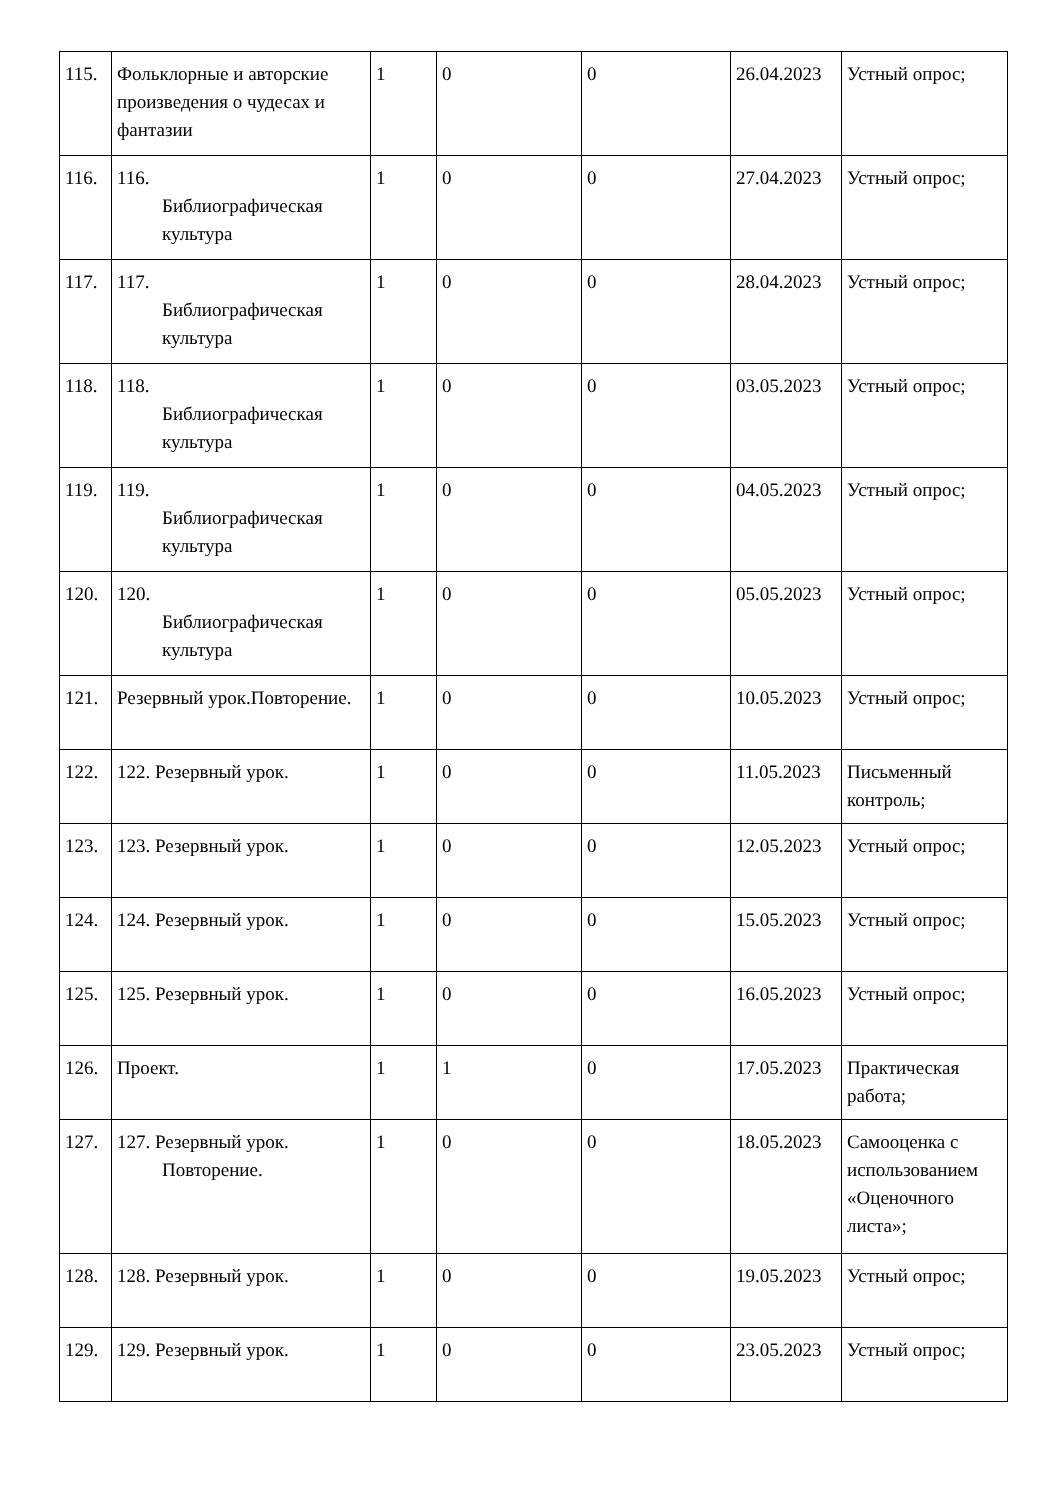| 115. | Фольклорные и авторские произведения о чудесах и фантазии | 1 | 0 | 0 | 26.04.2023 | Устный опрос; |
| 116. | 116. Библиографическая культура | 1 | 0 | 0 | 27.04.2023 | Устный опрос; |
| 117. | 117. Библиографическая культура | 1 | 0 | 0 | 28.04.2023 | Устный опрос; |
| 118. | 118. Библиографическая культура | 1 | 0 | 0 | 03.05.2023 | Устный опрос; |
| 119. | 119. Библиографическая культура | 1 | 0 | 0 | 04.05.2023 | Устный опрос; |
| 120. | 120. Библиографическая культура | 1 | 0 | 0 | 05.05.2023 | Устный опрос; |
| 121. | Резервный урок.Повторение. | 1 | 0 | 0 | 10.05.2023 | Устный опрос; |
| 122. | 122. Резервный урок. | 1 | 0 | 0 | 11.05.2023 | Письменный контроль; |
| 123. | 123. Резервный урок. | 1 | 0 | 0 | 12.05.2023 | Устный опрос; |
| 124. | 124. Резервный урок. | 1 | 0 | 0 | 15.05.2023 | Устный опрос; |
| 125. | 125. Резервный урок. | 1 | 0 | 0 | 16.05.2023 | Устный опрос; |
| 126. | Проект. | 1 | 1 | 0 | 17.05.2023 | Практическая работа; |
| 127. | 127. Резервный урок. Повторение. | 1 | 0 | 0 | 18.05.2023 | Самооценка с использованием «Оценочного листа»; |
| 128. | 128. Резервный урок. | 1 | 0 | 0 | 19.05.2023 | Устный опрос; |
| 129. | 129. Резервный урок. | 1 | 0 | 0 | 23.05.2023 | Устный опрос; |